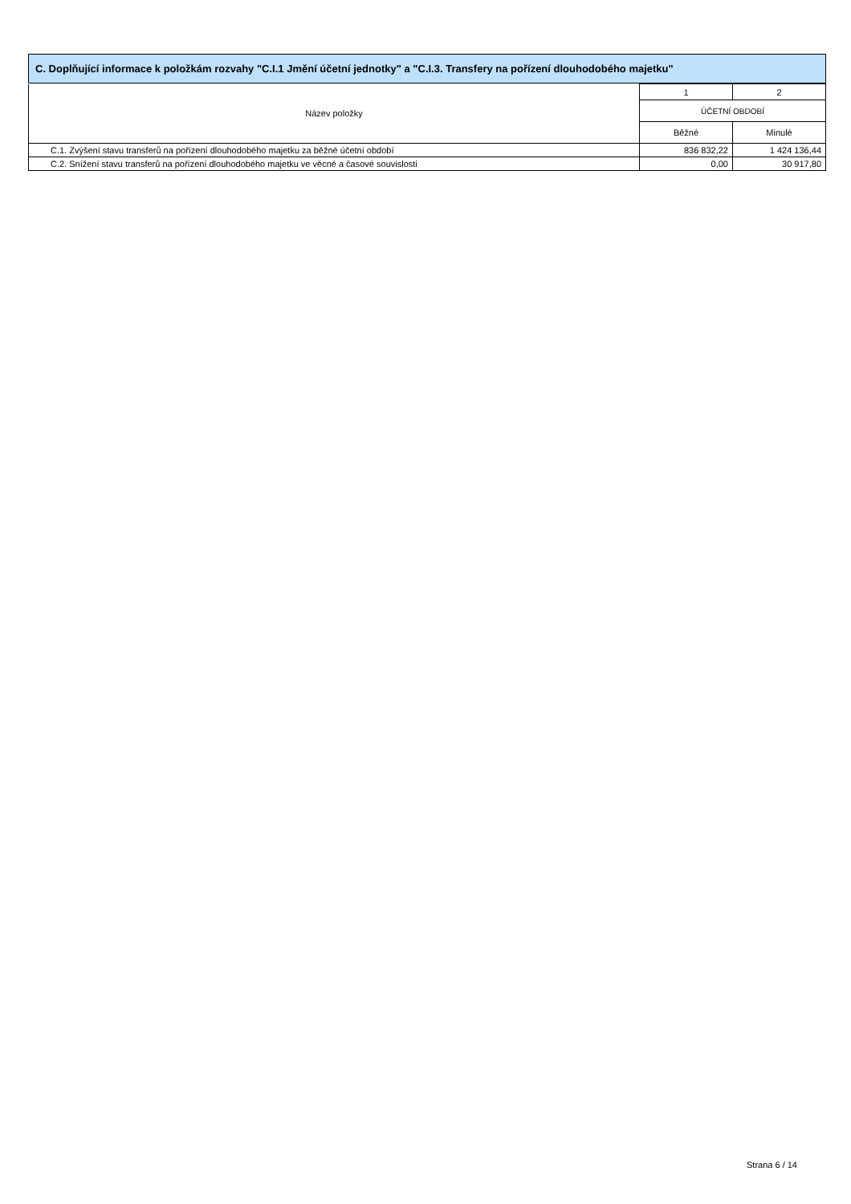C. Doplňující informace k položkám rozvahy "C.I.1 Jmění účetní jednotky" a "C.I.3. Transfery na pořízení dlouhodobého majetku"
| Název položky | 1 | 2 |
| --- | --- | --- |
| | ÚČETNÍ OBDOBÍ | |
| | Běžné | Minulé |
| C.1. Zvýšení stavu transferů na pořízení dlouhodobého majetku za běžné účetní období | 836 832,22 | 1 424 136,44 |
| C.2. Snížení stavu transferů na pořízení dlouhodobého majetku ve věcné a časové souvislosti | 0,00 | 30 917,80 |
Strana 6 / 14